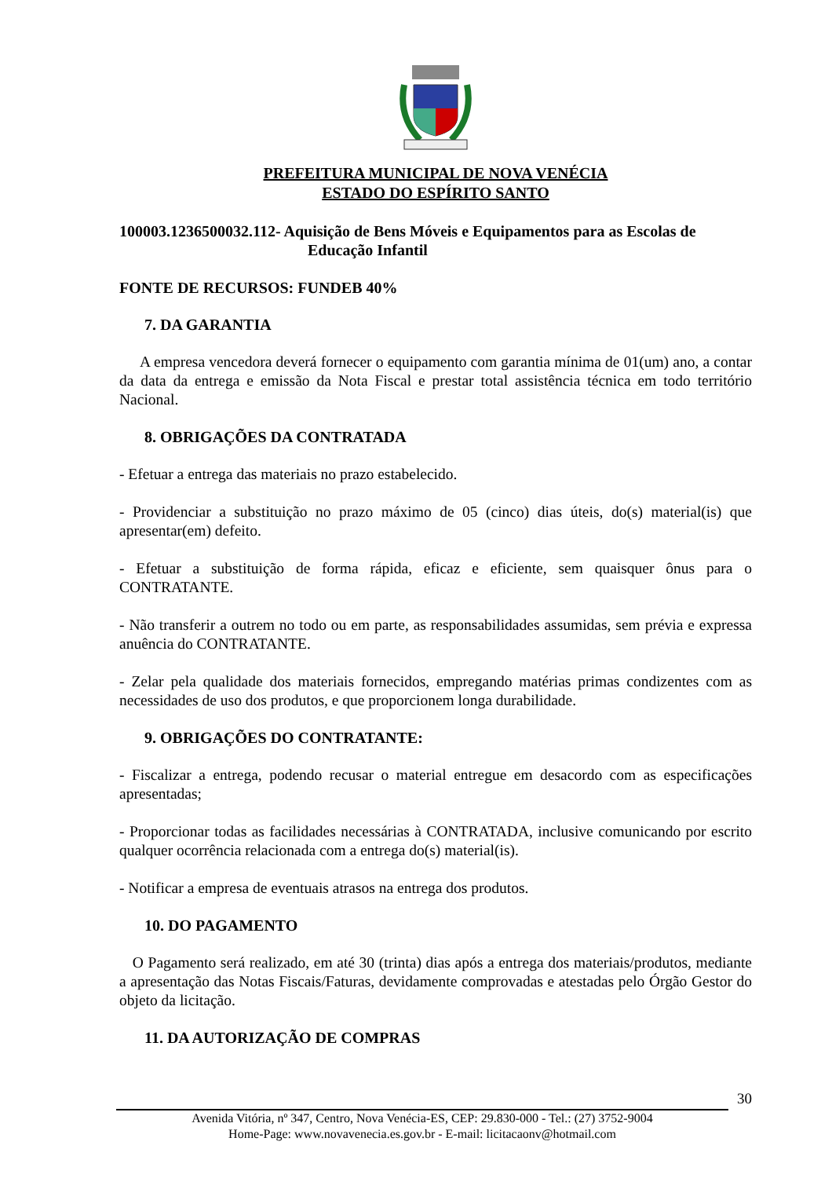PREFEITURA MUNICIPAL DE NOVA VENÉCIA
ESTADO DO ESPÍRITO SANTO
100003.1236500032.112- Aquisição de Bens Móveis e Equipamentos para as Escolas de
Educação Infantil
FONTE DE RECURSOS: FUNDEB 40%
7. DA GARANTIA
A empresa vencedora deverá fornecer o equipamento com garantia mínima de 01(um) ano, a contar da data da entrega e emissão da Nota Fiscal e prestar total assistência técnica em todo território Nacional.
8. OBRIGAÇÕES DA CONTRATADA
- Efetuar a entrega das materiais no prazo estabelecido.
- Providenciar a substituição no prazo máximo de 05 (cinco) dias úteis, do(s) material(is) que apresentar(em) defeito.
- Efetuar a substituição de forma rápida, eficaz e eficiente, sem quaisquer ônus para o CONTRATANTE.
- Não transferir a outrem no todo ou em parte, as responsabilidades assumidas, sem prévia e expressa anuência do CONTRATANTE.
- Zelar pela qualidade dos materiais fornecidos, empregando matérias primas condizentes com as necessidades de uso dos produtos, e que proporcionem longa durabilidade.
9. OBRIGAÇÕES DO CONTRATANTE:
- Fiscalizar a entrega, podendo recusar o material entregue em desacordo com as especificações apresentadas;
- Proporcionar todas as facilidades necessárias à CONTRATADA, inclusive comunicando por escrito qualquer ocorrência relacionada com a entrega do(s) material(is).
- Notificar a empresa de eventuais atrasos na entrega dos produtos.
10. DO PAGAMENTO
O Pagamento será realizado, em até 30 (trinta) dias após a entrega dos materiais/produtos, mediante a apresentação das Notas Fiscais/Faturas, devidamente comprovadas e atestadas pelo Órgão Gestor do objeto da licitação.
11. DA AUTORIZAÇÃO DE COMPRAS
30
Avenida Vitória, nº 347, Centro, Nova Venécia-ES, CEP: 29.830-000 - Tel.: (27) 3752-9004
Home-Page: www.novavenecia.es.gov.br - E-mail: licitacaonv@hotmail.com